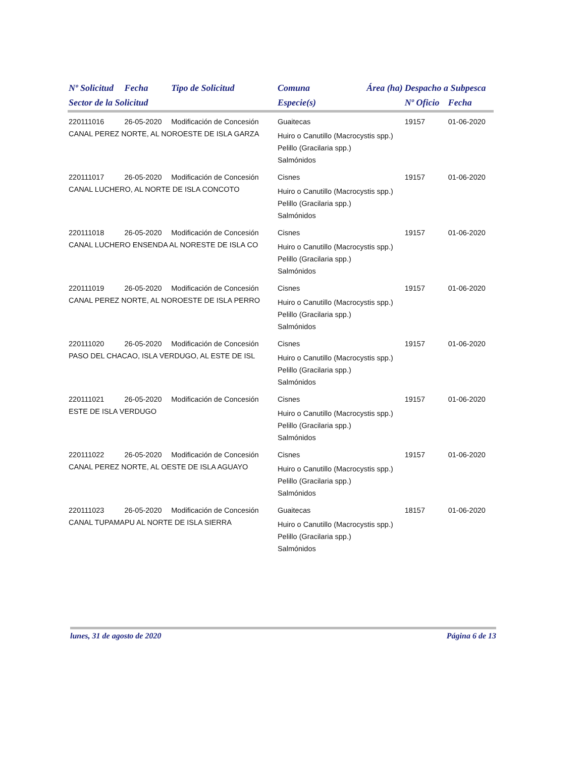| Nº Solicitud | Fecha | Tipo de Solicitud | Comuna | Área (ha) | Despacho a Subpesca | |
| --- | --- | --- | --- | --- | --- | --- |
| Sector de la Solicitud | | | Especie(s) | | Nº Oficio | Fecha |
| 220111016 | 26-05-2020 | Modificación de Concesión | Guaitecas | | 19157 | 01-06-2020 |
| CANAL PEREZ NORTE, AL NOROESTE DE ISLA GARZA | | | Huiro o Canutillo (Macrocystis spp.) Pelillo (Gracilaria spp.) Salmónidos | | | |
| 220111017 | 26-05-2020 | Modificación de Concesión | Cisnes | | 19157 | 01-06-2020 |
| CANAL LUCHERO, AL NORTE DE ISLA CONCOTO | | | Huiro o Canutillo (Macrocystis spp.) Pelillo (Gracilaria spp.) Salmónidos | | | |
| 220111018 | 26-05-2020 | Modificación de Concesión | Cisnes | | 19157 | 01-06-2020 |
| CANAL LUCHERO ENSENDA AL NORESTE DE ISLA CO | | | Huiro o Canutillo (Macrocystis spp.) Pelillo (Gracilaria spp.) Salmónidos | | | |
| 220111019 | 26-05-2020 | Modificación de Concesión | Cisnes | | 19157 | 01-06-2020 |
| CANAL PEREZ NORTE, AL NOROESTE DE ISLA PERRO | | | Huiro o Canutillo (Macrocystis spp.) Pelillo (Gracilaria spp.) Salmónidos | | | |
| 220111020 | 26-05-2020 | Modificación de Concesión | Cisnes | | 19157 | 01-06-2020 |
| PASO DEL CHACAO, ISLA VERDUGO, AL ESTE DE ISL | | | Huiro o Canutillo (Macrocystis spp.) Pelillo (Gracilaria spp.) Salmónidos | | | |
| 220111021 | 26-05-2020 | Modificación de Concesión | Cisnes | | 19157 | 01-06-2020 |
| ESTE DE ISLA VERDUGO | | | Huiro o Canutillo (Macrocystis spp.) Pelillo (Gracilaria spp.) Salmónidos | | | |
| 220111022 | 26-05-2020 | Modificación de Concesión | Cisnes | | 19157 | 01-06-2020 |
| CANAL PEREZ NORTE, AL OESTE DE ISLA AGUAYO | | | Huiro o Canutillo (Macrocystis spp.) Pelillo (Gracilaria spp.) Salmónidos | | | |
| 220111023 | 26-05-2020 | Modificación de Concesión | Guaitecas | | 18157 | 01-06-2020 |
| CANAL TUPAMAPU AL NORTE DE ISLA SIERRA | | | Huiro o Canutillo (Macrocystis spp.) Pelillo (Gracilaria spp.) Salmónidos | | | |
lunes, 31 de agosto de 2020 Página 6 de 13